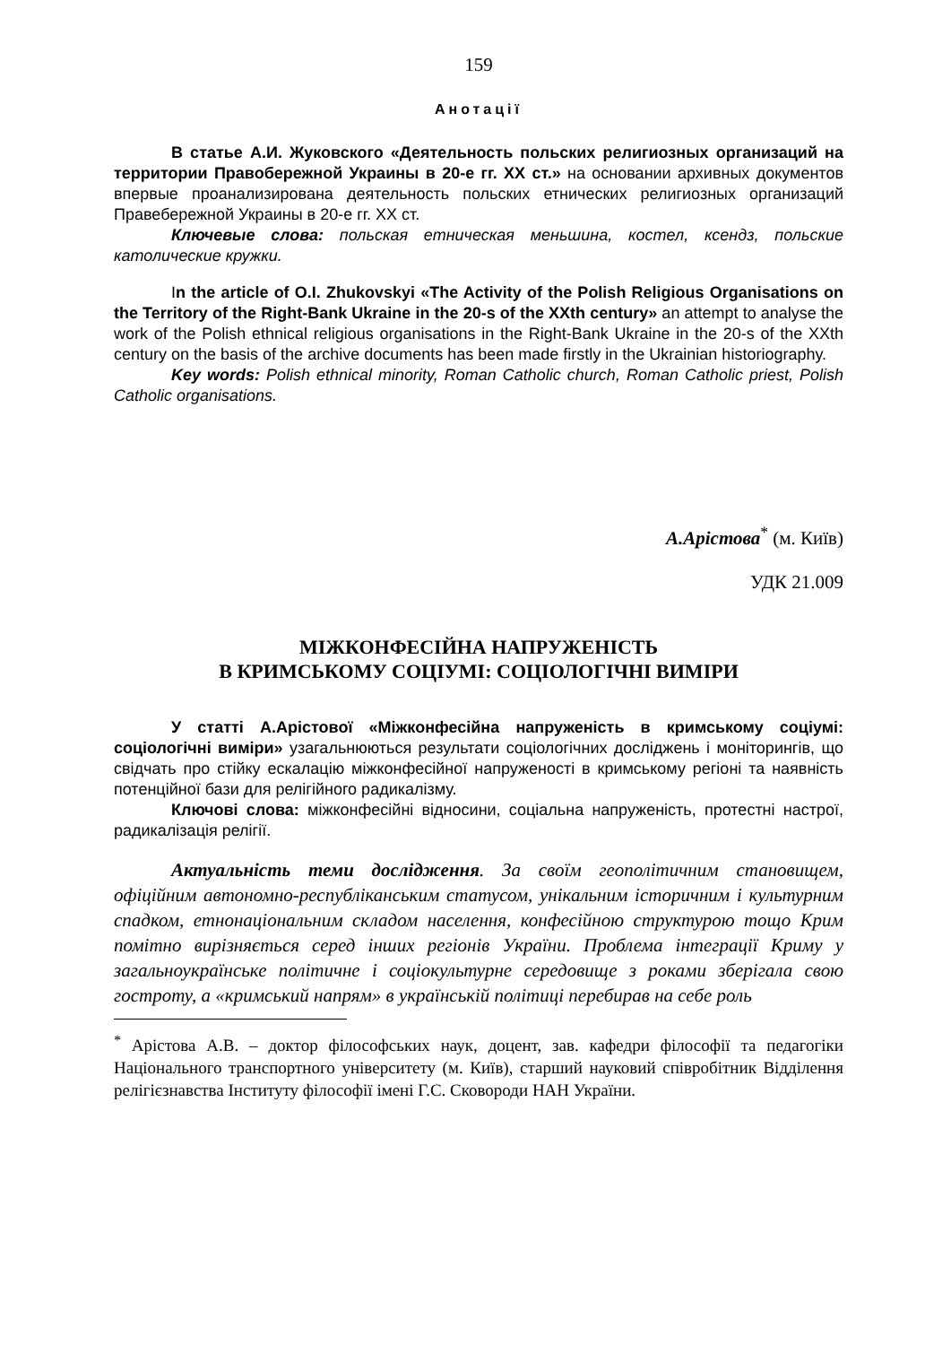159
Анотації
В статье А.И. Жуковского «Деятельность польских религиозных организаций на территории Правобережной Украины в 20-е гг. ХХ ст.» на основании архивных документов впервые проанализирована деятельность польских етнических религиозных организаций Правебережной Украины в 20-е гг. ХХ ст.
Ключевые слова: польская етническая меньшина, костел, ксендз, польские католические кружки.
In the article of O.I. Zhukovskyi «The Activity of the Polish Religious Organisations on the Territory of the Right-Bank Ukraine in the 20-s of the XXth century» an attempt to analyse the work of the Polish ethnical religious organisations in the Right-Bank Ukraine in the 20-s of the XXth century on the basis of the archive documents has been made firstly in the Ukrainian historiography.
Key words: Polish ethnical minority, Roman Catholic church, Roman Catholic priest, Polish Catholic organisations.
А.Арістова<sup>*</sup> (м. Київ)
УДК 21.009
МІЖКОНФЕСІЙНА НАПРУЖЕНІСТЬ
В КРИМСЬКОМУ СОЦІУМІ: СОЦІОЛОГІЧНІ ВИМІРИ
У статті А.Арістової «Міжконфесійна напруженість в кримському соціумі: соціологічні виміри» узагальнюються результати соціологічних досліджень і моніторингів, що свідчать про стійку ескалацію міжконфесійної напруженості в кримському регіоні та наявність потенційної бази для релігійного радикалізму.
Ключові слова: міжконфесійні відносини, соціальна напруженість, протестні настрої, радикалізація релігії.
Актуальність теми дослідження. За своїм геополітичним становищем, офіційним автономно-республіканським статусом, унікальним історичним і культурним спадком, етнонаціональним складом населення, конфесійною структурою тощо Крим помітно вирізняється серед інших регіонів України. Проблема інтеграції Криму у загальноукраїнське політичне і соціокультурне середовище з роками зберігала свою гостроту, а «кримський напрям» в українській політиці перебирав на себе роль
<sup>*</sup> Арістова А.В. – доктор філософських наук, доцент, зав. кафедри філософії та педагогіки Національного транспортного університету (м. Київ), старший науковий співробітник Відділення релігієзнавства Інституту філософії імені Г.С. Сковороди НАН України.